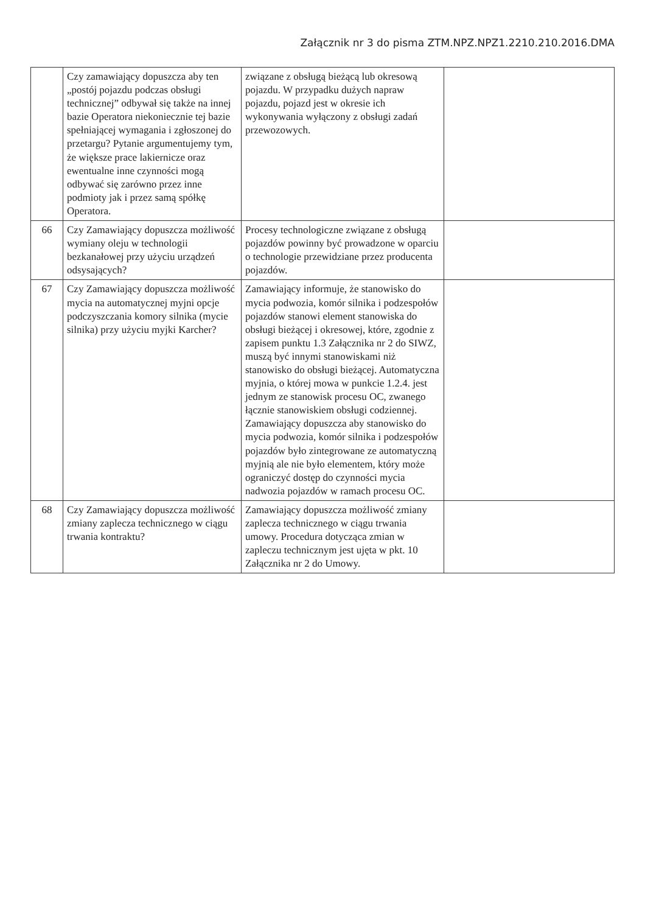Załącznik nr 3 do pisma ZTM.NPZ.NPZ1.2210.210.2016.DMA
| | Czy zamawiający dopuszcza aby ten „postój pojazdu podczas obsługi technicznej” odbywał się także na innej bazie Operatora niekoniecznie tej bazie spełniającej wymagania i zgłoszonej do przetargu? Pytanie argumentujemy tym, że większe prace lakiernicze oraz ewentualne inne czynności mogą odbywać się zarówno przez inne podmioty jak i przez samą spółkę Operatora. | związane z obsługą bieżącą lub okresową pojazdu. W przypadku dużych napraw pojazdu, pojazd jest w okresie ich wykonywania wyłączony z obsługi zadań przewozowych. | |
| 66 | Czy Zamawiający dopuszcza możliwość wymiany oleju w technologii bezkanałowej przy użyciu urządzeń odsysających? | Procesy technologiczne związane z obsługą pojazdów powinny być prowadzone w oparciu o technologie przewidziane przez producenta pojazdów. | |
| 67 | Czy Zamawiający dopuszcza możliwość mycia na automatycznej myjni opcje podczyszczania komory silnika (mycie silnika) przy użyciu myjki Karcher? | Zamawiający informuje, że stanowisko do mycia podwozia, komór silnika i podzespołów pojazdów stanowi element stanowiska do obsługi bieżącej i okresowej, które, zgodnie z zapisem punktu 1.3 Załącznika nr 2 do SIWZ, muszą być innymi stanowiskami niż stanowisko do obsługi bieżącej. Automatyczna myjnia, o której mowa w punkcie 1.2.4. jest jednym ze stanowisk procesu OC, zwanego łącznie stanowiskiem obsługi codziennej. Zamawiający dopuszcza aby stanowisko do mycia podwozia, komór silnika i podzespołów pojazdów było zintegrowane ze automatyczną myjnią ale nie było elementem, który może ograniczyć dostęp do czynności mycia nadwozia pojazdów w ramach procesu OC. | |
| 68 | Czy Zamawiający dopuszcza możliwość zmiany zaplecza technicznego w ciągu trwania kontraktu? | Zamawiający dopuszcza możliwość zmiany zaplecza technicznego w ciągu trwania umowy. Procedura dotycząca zmian w zapleczu technicznym jest ujęta w pkt. 10 Załącznika nr 2 do Umowy. | |